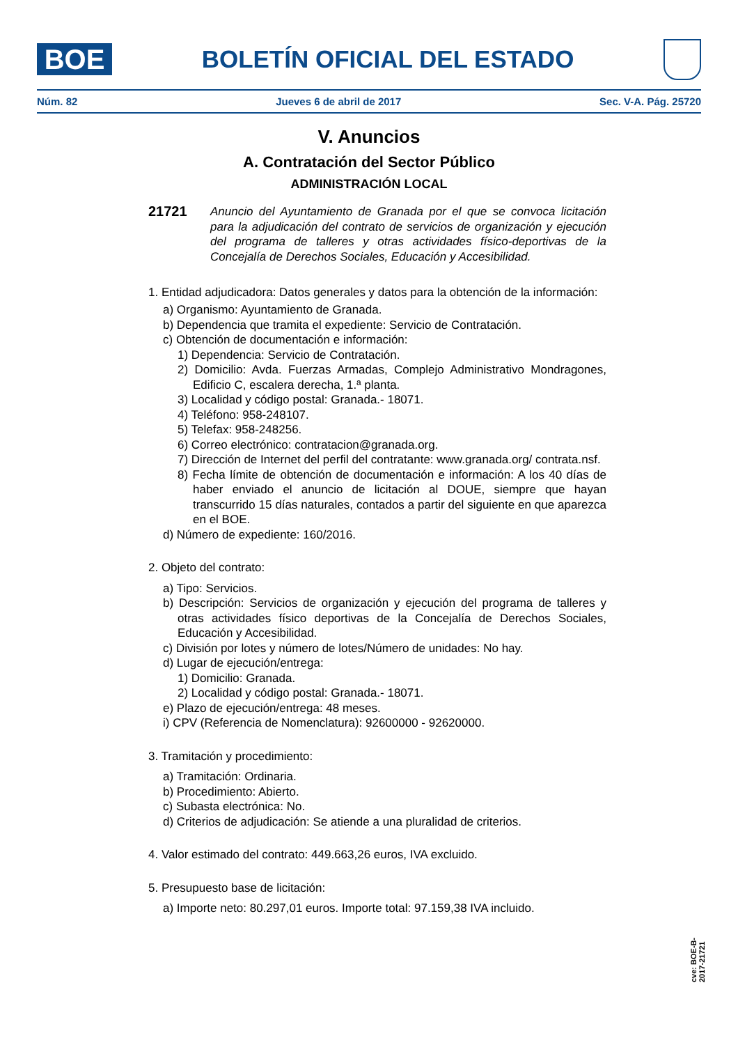BOE
BOLETÍN OFICIAL DEL ESTADO
Núm. 82 Jueves 6 de abril de 2017 Sec. V-A. Pág. 25720
V. Anuncios
A. Contratación del Sector Público
ADMINISTRACIÓN LOCAL
21721
Anuncio del Ayuntamiento de Granada por el que se convoca licitación para la adjudicación del contrato de servicios de organización y ejecución del programa de talleres y otras actividades físico-deportivas de la Concejalía de Derechos Sociales, Educación y Accesibilidad.
1. Entidad adjudicadora: Datos generales y datos para la obtención de la información:
a) Organismo: Ayuntamiento de Granada.
b) Dependencia que tramita el expediente: Servicio de Contratación.
c) Obtención de documentación e información:
1) Dependencia: Servicio de Contratación.
2) Domicilio: Avda. Fuerzas Armadas, Complejo Administrativo Mondragones, Edificio C, escalera derecha, 1.ª planta.
3) Localidad y código postal: Granada.- 18071.
4) Teléfono: 958-248107.
5) Telefax: 958-248256.
6) Correo electrónico: contratacion@granada.org.
7) Dirección de Internet del perfil del contratante: www.granada.org/ contrata.nsf.
8) Fecha límite de obtención de documentación e información: A los 40 días de haber enviado el anuncio de licitación al DOUE, siempre que hayan transcurrido 15 días naturales, contados a partir del siguiente en que aparezca en el BOE.
d) Número de expediente: 160/2016.
2. Objeto del contrato:
a) Tipo: Servicios.
b) Descripción: Servicios de organización y ejecución del programa de talleres y otras actividades físico deportivas de la Concejalía de Derechos Sociales, Educación y Accesibilidad.
c) División por lotes y número de lotes/Número de unidades: No hay.
d) Lugar de ejecución/entrega:
1) Domicilio: Granada.
2) Localidad y código postal: Granada.- 18071.
e) Plazo de ejecución/entrega: 48 meses.
i) CPV (Referencia de Nomenclatura): 92600000 - 92620000.
3. Tramitación y procedimiento:
a) Tramitación: Ordinaria.
b) Procedimiento: Abierto.
c) Subasta electrónica: No.
d) Criterios de adjudicación: Se atiende a una pluralidad de criterios.
4. Valor estimado del contrato: 449.663,26 euros, IVA excluido.
5. Presupuesto base de licitación:
a) Importe neto: 80.297,01 euros. Importe total: 97.159,38 IVA incluido.
cve: BOE-B-2017-21721